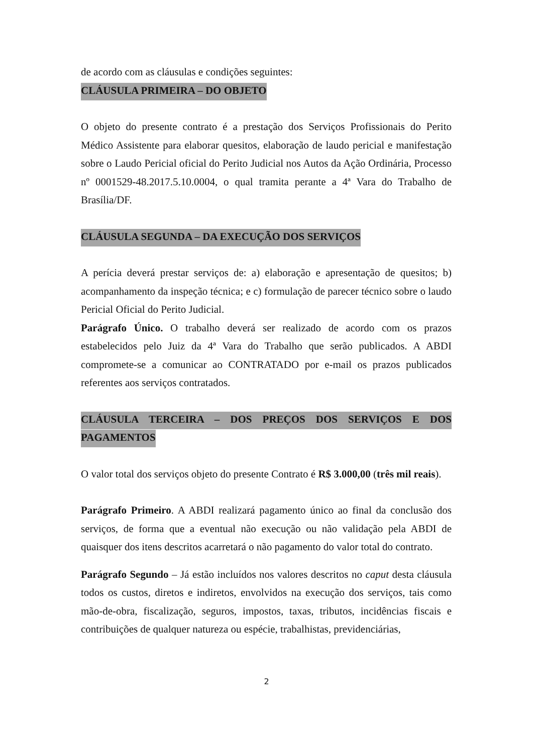de acordo com as cláusulas e condições seguintes:
CLÁUSULA PRIMEIRA – DO OBJETO
O objeto do presente contrato é a prestação dos Serviços Profissionais do Perito Médico Assistente para elaborar quesitos, elaboração de laudo pericial e manifestação sobre o Laudo Pericial oficial do Perito Judicial nos Autos da Ação Ordinária, Processo nº 0001529-48.2017.5.10.0004, o qual tramita perante a 4ª Vara do Trabalho de Brasília/DF.
CLÁUSULA SEGUNDA – DA EXECUÇÃO DOS SERVIÇOS
A perícia deverá prestar serviços de: a) elaboração e apresentação de quesitos; b) acompanhamento da inspeção técnica; e c) formulação de parecer técnico sobre o laudo Pericial Oficial do Perito Judicial.
Parágrafo Único. O trabalho deverá ser realizado de acordo com os prazos estabelecidos pelo Juiz da 4ª Vara do Trabalho que serão publicados. A ABDI compromete-se a comunicar ao CONTRATADO por e-mail os prazos publicados referentes aos serviços contratados.
CLÁUSULA TERCEIRA – DOS PREÇOS DOS SERVIÇOS E DOS PAGAMENTOS
O valor total dos serviços objeto do presente Contrato é R$ 3.000,00 (três mil reais).
Parágrafo Primeiro. A ABDI realizará pagamento único ao final da conclusão dos serviços, de forma que a eventual não execução ou não validação pela ABDI de quaisquer dos itens descritos acarretará o não pagamento do valor total do contrato.
Parágrafo Segundo – Já estão incluídos nos valores descritos no caput desta cláusula todos os custos, diretos e indiretos, envolvidos na execução dos serviços, tais como mão-de-obra, fiscalização, seguros, impostos, taxas, tributos, incidências fiscais e contribuições de qualquer natureza ou espécie, trabalhistas, previdenciárias,
2